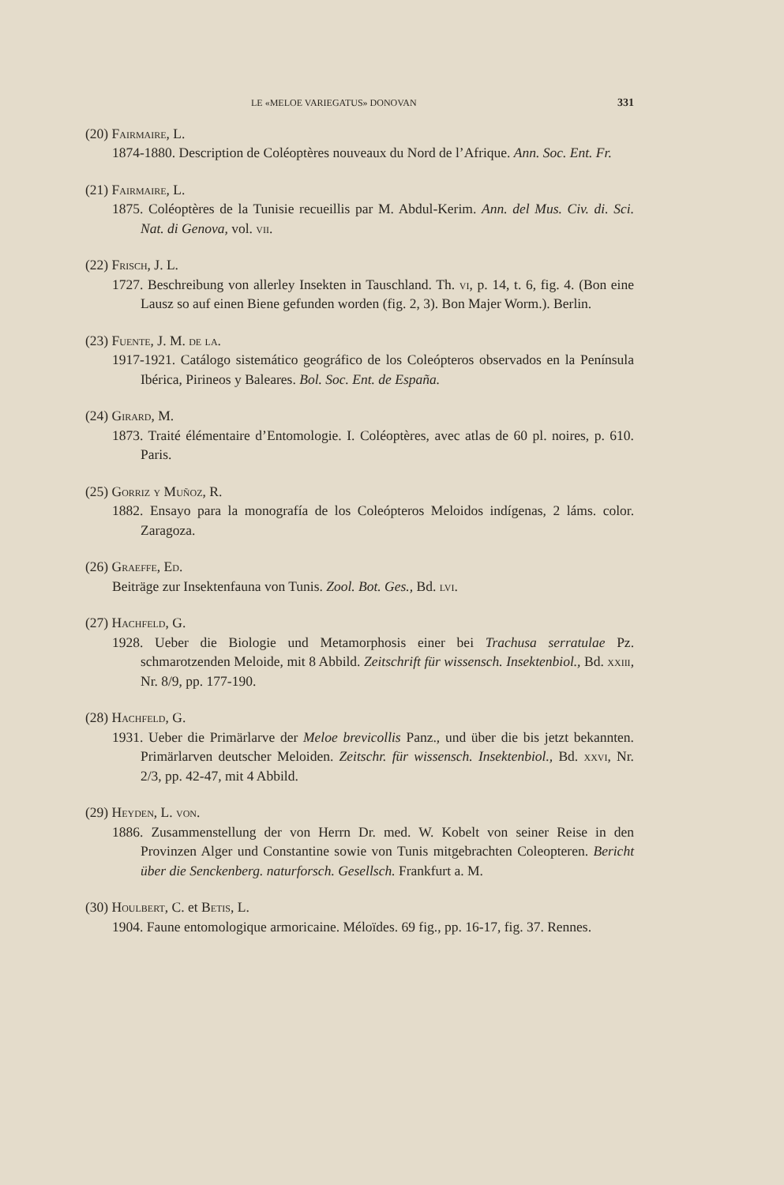LE «MELOE VARIEGATUS» DONOVAN 331
(20) Fairmaire, L.
1874-1880. Description de Coléoptères nouveaux du Nord de l’Afrique. Ann. Soc. Ent. Fr.
(21) Fairmaire, L.
1875. Coléoptères de la Tunisie recueillis par M. Abdul-Kerim. Ann. del Mus. Civ. di. Sci. Nat. di Genova, vol. vii.
(22) Frisch, J. L.
1727. Beschreibung von allerley Insekten in Tauschland. Th. vi, p. 14, t. 6, fig. 4. (Bon eine Lausz so auf einen Biene gefunden worden (fig. 2, 3). Bon Majer Worm.). Berlin.
(23) Fuente, J. M. de la.
1917-1921. Catálogo sistemático geográfico de los Coleópteros observados en la Península Ibérica, Pirineos y Baleares. Bol. Soc. Ent. de España.
(24) Girard, M.
1873. Traité élémentaire d’Entomologie. I. Coléoptères, avec atlas de 60 pl. noires, p. 610. Paris.
(25) Gorriz y Muñoz, R.
1882. Ensayo para la monografía de los Coleópteros Meloidos indígenas, 2 láms. color. Zaragoza.
(26) Graeffe, Ed.
Beiträge zur Insektenfauna von Tunis. Zool. Bot. Ges., Bd. lvi.
(27) Hachfeld, G.
1928. Ueber die Biologie und Metamorphosis einer bei Trachusa serratulae Pz. schmarotzenden Meloide, mit 8 Abbild. Zeitschrift für wissensch. Insektenbiol., Bd. xxiii, Nr. 8/9, pp. 177-190.
(28) Hachfeld, G.
1931. Ueber die Primärlarve der Meloe brevicollis Panz., und über die bis jetzt bekannten. Primärlarven deutscher Meloiden. Zeitschr. für wissensch. Insektenbiol., Bd. xxvi, Nr. 2/3, pp. 42-47, mit 4 Abbild.
(29) Heyden, L. von.
1886. Zusammenstellung der von Herrn Dr. med. W. Kobelt von seiner Reise in den Provinzen Alger und Constantine sowie von Tunis mitgebrachten Coleopteren. Bericht über die Senckenberg. naturforsch. Gesellsch. Frankfurt a. M.
(30) Houlbert, C. et Betis, L.
1904. Faune entomologique armoricaine. Méloïdes. 69 fig., pp. 16-17, fig. 37. Rennes.